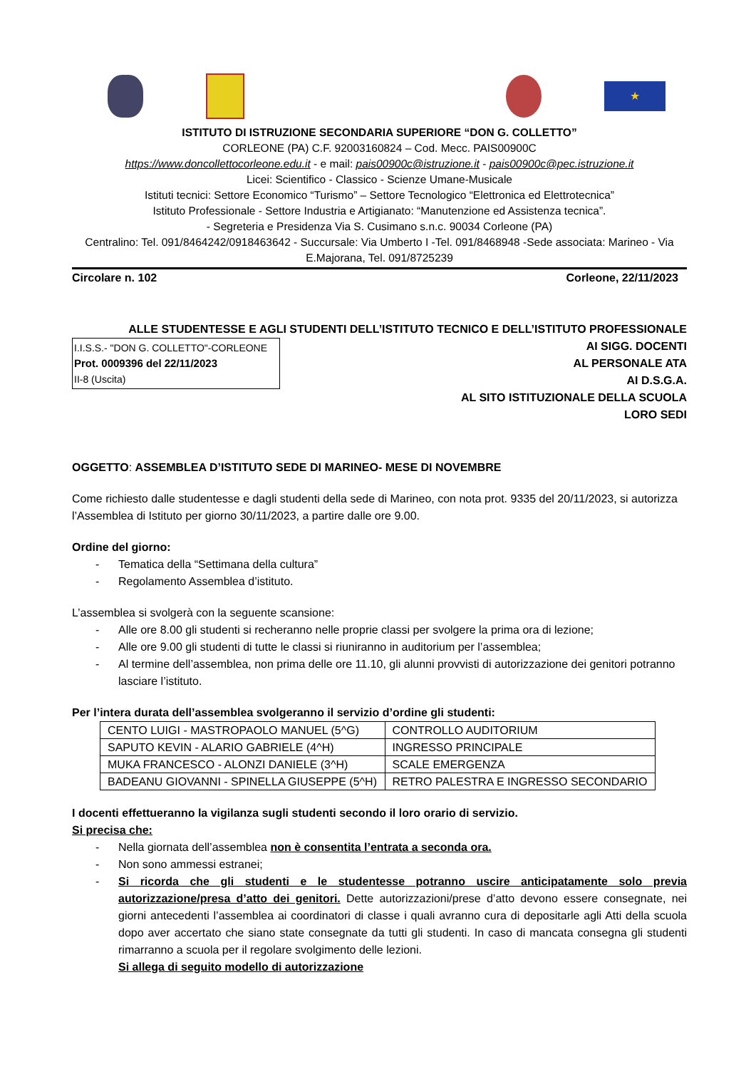★
ISTITUTO DI ISTRUZIONE SECONDARIA SUPERIORE “DON G. COLLETTO”
CORLEONE (PA) C.F. 92003160824 – Cod. Mecc. PAIS00900C
https://www.doncollettocorleone.edu.it - e mail: pais00900c@istruzione.it - pais00900c@pec.istruzione.it
Licei: Scientifico - Classico - Scienze Umane-Musicale
Istituti tecnici: Settore Economico “Turismo” – Settore Tecnologico “Elettronica ed Elettrotecnica”
Istituto Professionale - Settore Industria e Artigianato: “Manutenzione ed Assistenza tecnica”.
- Segreteria e Presidenza Via S. Cusimano s.n.c. 90034 Corleone (PA)
Centralino: Tel. 091/8464242/0918463642 - Succursale: Via Umberto I -Tel. 091/8468948 -Sede associata: Marineo - Via E.Majorana, Tel. 091/8725239
Circolare n. 102 Corleone, 22/11/2023
ALLE STUDENTESSE E AGLI STUDENTI DELL’ISTITUTO TECNICO E DELL’ISTITUTO PROFESSIONALE
I.I.S.S.- "DON G. COLLETTO"-CORLEONE
Prot. 0009396 del 22/11/2023
II-8 (Uscita)
AI SIGG. DOCENTI
AL PERSONALE ATA
AI D.S.G.A.
AL SITO ISTITUZIONALE DELLA SCUOLA
LORO SEDI
OGGETTO: ASSEMBLEA D’ISTITUTO SEDE DI MARINEO- MESE DI NOVEMBRE
Come richiesto dalle studentesse e dagli studenti della sede di Marineo, con nota prot. 9335 del 20/11/2023, si autorizza l’Assemblea di Istituto per giorno 30/11/2023, a partire dalle ore 9.00.
Ordine del giorno:
- Tematica della “Settimana della cultura”
- Regolamento Assemblea d’istituto.
L’assemblea si svolgerà con la seguente scansione:
- Alle ore 8.00 gli studenti si recheranno nelle proprie classi per svolgere la prima ora di lezione;
- Alle ore 9.00 gli studenti di tutte le classi si riuniranno in auditorium per l’assemblea;
- Al termine dell’assemblea, non prima delle ore 11.10, gli alunni provvisti di autorizzazione dei genitori potranno lasciare l’istituto.
Per l’intera durata dell’assemblea svolgeranno il servizio d’ordine gli studenti:
| CENTO LUIGI - MASTROPAOLO MANUEL (5^G) | CONTROLLO AUDITORIUM |
| SAPUTO KEVIN - ALARIO GABRIELE (4^H) | INGRESSO PRINCIPALE |
| MUKA FRANCESCO - ALONZI DANIELE (3^H) | SCALE EMERGENZA |
| BADEANU GIOVANNI - SPINELLA GIUSEPPE (5^H) | RETRO PALESTRA E INGRESSO SECONDARIO |
I docenti effettueranno la vigilanza sugli studenti secondo il loro orario di servizio.
Si precisa che:
- Nella giornata dell’assemblea non è consentita l’entrata a seconda ora.
- Non sono ammessi estranei;
- Si ricorda che gli studenti e le studentesse potranno uscire anticipatamente solo previa autorizzazione/presa d’atto dei genitori. Dette autorizzazioni/prese d’atto devono essere consegnate, nei giorni antecedenti l’assemblea ai coordinatori di classe i quali avranno cura di depositarle agli Atti della scuola dopo aver accertato che siano state consegnate da tutti gli studenti. In caso di mancata consegna gli studenti rimarranno a scuola per il regolare svolgimento delle lezioni.
Si allega di seguito modello di autorizzazione